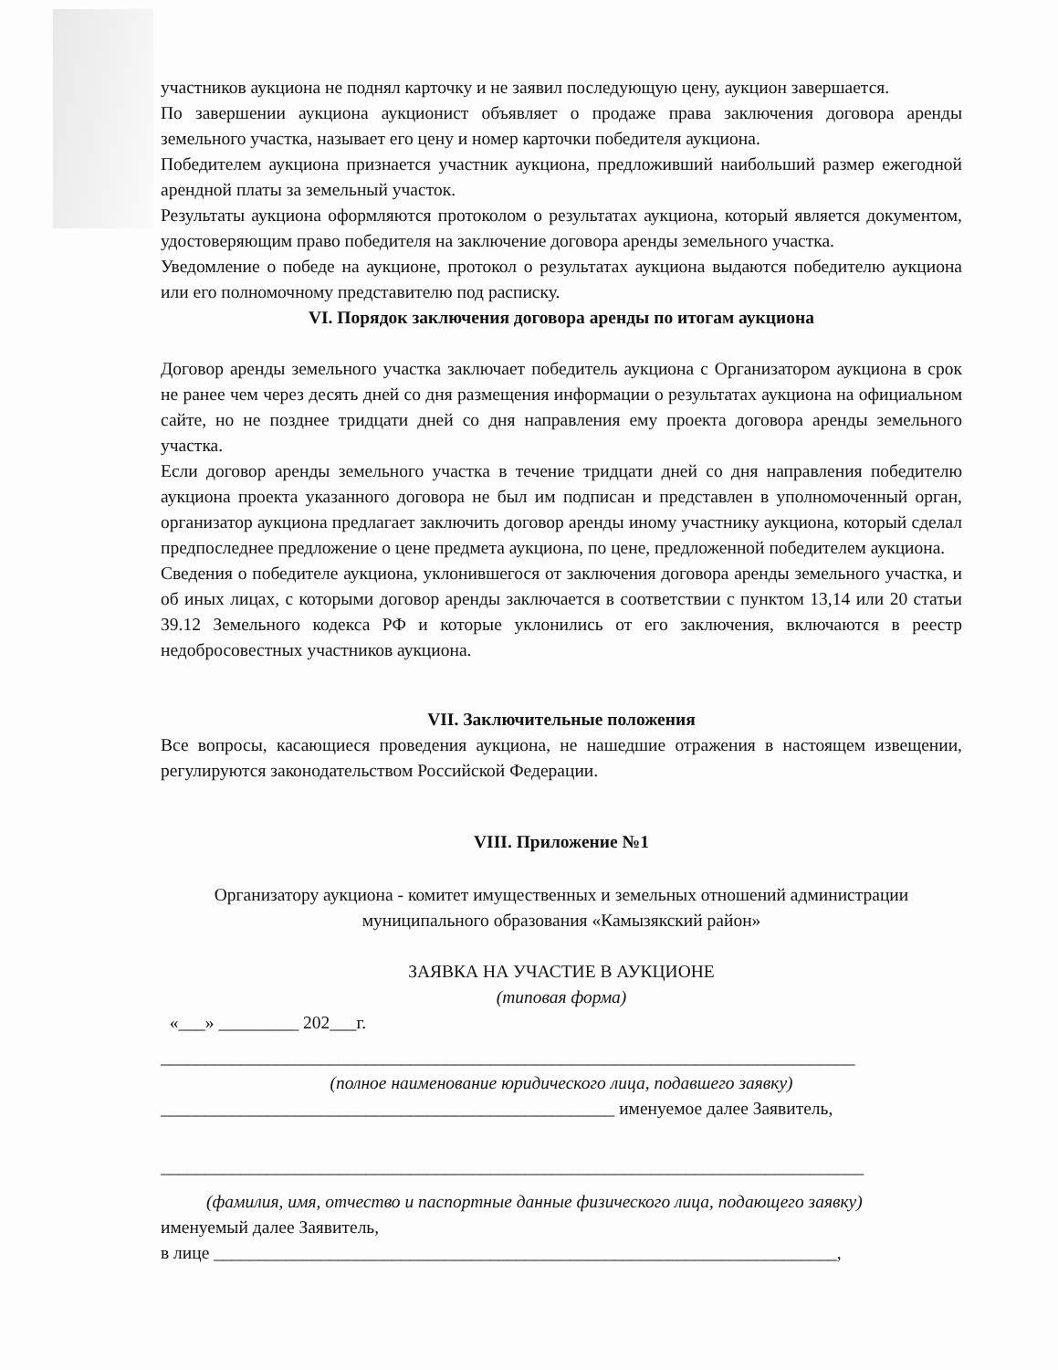участников аукциона не поднял карточку и не заявил последующую цену, аукцион завершается.
По завершении аукциона аукционист объявляет о продаже права заключения договора аренды земельного участка, называет его цену и номер карточки победителя аукциона.
Победителем аукциона признается участник аукциона, предложивший наибольший размер ежегодной арендной платы за земельный участок.
Результаты аукциона оформляются протоколом о результатах аукциона, который является документом, удостоверяющим право победителя на заключение договора аренды земельного участка.
Уведомление о победе на аукционе, протокол о результатах аукциона выдаются победителю аукциона или его полномочному представителю под расписку.
VI. Порядок заключения договора аренды по итогам аукциона
Договор аренды земельного участка заключает победитель аукциона с Организатором аукциона в срок не ранее чем через десять дней со дня размещения информации о результатах аукциона на официальном сайте, но не позднее тридцати дней со дня направления ему проекта договора аренды земельного участка.
Если договор аренды земельного участка в течение тридцати дней со дня направления победителю аукциона проекта указанного договора не был им подписан и представлен в уполномоченный орган, организатор аукциона предлагает заключить договор аренды иному участнику аукциона, который сделал предпоследнее предложение о цене предмета аукциона, по цене, предложенной победителем аукциона.
Сведения о победителе аукциона, уклонившегося от заключения договора аренды земельного участка, и об иных лицах, с которыми договор аренды заключается в соответствии с пунктом 13,14 или 20 статьи 39.12 Земельного кодекса РФ и которые уклонились от его заключения, включаются в реестр недобросовестных участников аукциона.
VII. Заключительные положения
Все вопросы, касающиеся проведения аукциона, не нашедшие отражения в настоящем извещении, регулируются законодательством Российской Федерации.
VIII. Приложение №1
Организатору аукциона - комитет имущественных и земельных отношений администрации муниципального образования «Камызякский район»
ЗАЯВКА НА УЧАСТИЕ В АУКЦИОНЕ
(типовая форма)
«___» _________ 202___г.
______________________________________________________________________________
(полное наименование юридического лица, подавшего заявку)
___________________________________________________ именуемое далее Заявитель,
_______________________________________________________________________________
(фамилия, имя, отчество и паспортные данные физического лица, подающего заявку)
именуемый далее Заявитель,
в лице ______________________________________________________________________,